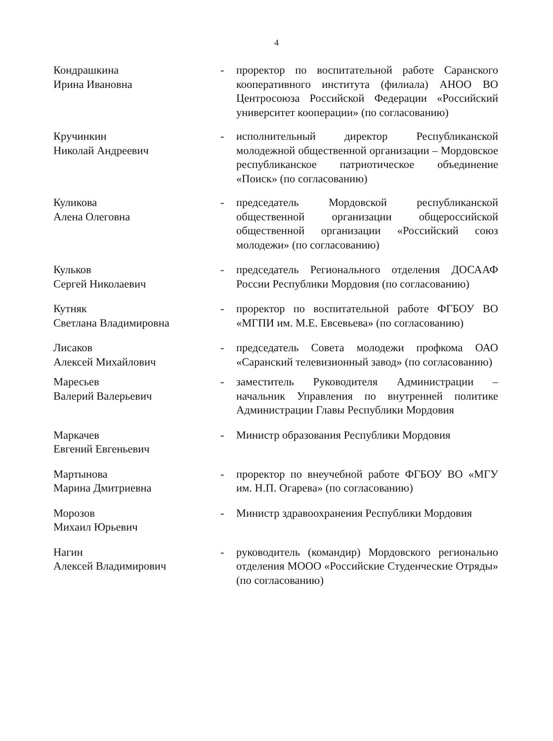4
Кондрашкина
Ирина Ивановна
- проректор по воспитательной работе Саранского кооперативного института (филиала) АНОО ВО Центросоюза Российской Федерации «Российский университет кооперации» (по согласованию)
Кручинкин
Николай Андреевич
- исполнительный директор Республиканской молодежной общественной организации – Мордовское республиканское патриотическое объединение «Поиск» (по согласованию)
Куликова
Алена Олеговна
- председатель Мордовской республиканской общественной организации общероссийской общественной организации «Российский союз молодежи» (по согласованию)
Кульков
Сергей Николаевич
- председатель Регионального отделения ДОСААФ России Республики Мордовия (по согласованию)
Кутняк
Светлана Владимировна
- проректор по воспитательной работе ФГБОУ ВО «МГПИ им. М.Е. Евсевьева» (по согласованию)
Лисаков
Алексей Михайлович
- председатель Совета молодежи профкома ОАО «Саранский телевизионный завод» (по согласованию)
Маресьев
Валерий Валерьевич
- заместитель Руководителя Администрации – начальник Управления по внутренней политике Администрации Главы Республики Мордовия
Маркачев
Евгений Евгеньевич
- Министр образования Республики Мордовия
Мартынова
Марина Дмитриевна
- проректор по внеучебной работе ФГБОУ ВО «МГУ им. Н.П. Огарева» (по согласованию)
Морозов
Михаил Юрьевич
- Министр здравоохранения Республики Мордовия
Нагин
Алексей Владимирович
- руководитель (командир) Мордовского регионально отделения МООО «Российские Студенческие Отряды» (по согласованию)